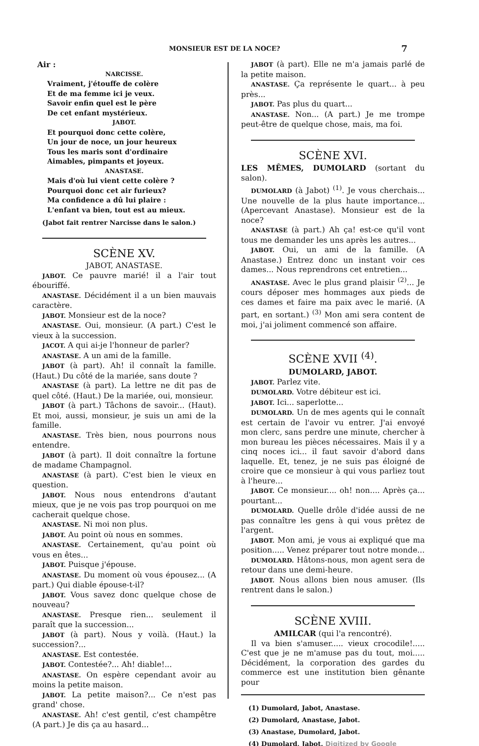MONSIEUR EST DE LA NOCE? 7
Air :
NARCISSE.
Vraiment, j'étouffe de colère
Et de ma femme ici je veux.
Savoir enfin quel est le père
De cet enfant mystérieux.
JABOT.
Et pourquoi donc cette colère,
Un jour de noce, un jour heureux
Tous les maris sont d'ordinaire
Aimables, pimpants et joyeux.
ANASTASE.
Mais d'où lui vient cette colère ?
Pourquoi donc cet air furieux?
Ma confidence a dû lui plaire :
L'enfant va bien, tout est au mieux.
(Jabot fait rentrer Narcisse dans le salon.)
SCÈNE XV.
JABOT, ANASTASE.
JABOT. Ce pauvre marié! il a l'air tout ébouriffé.
ANASTASE. Décidément il a un bien mauvais caractère.
JABOT. Monsieur est de la noce?
ANASTASE. Oui, monsieur. (A part.) C'est le vieux à la succession.
JACOT. A qui ai-je l'honneur de parler?
ANASTASE. A un ami de la famille.
JABOT (à part). Ah! il connaît la famille. (Haut.) Du côté de la mariée, sans doute ?
ANASTASE (à part). La lettre ne dit pas de quel côté. (Haut.) De la mariée, oui, monsieur.
JABOT (à part.) Tâchons de savoir... (Haut). Et moi, aussi, monsieur, je suis un ami de la famille.
ANASTASE. Très bien, nous pourrons nous entendre.
JABOT (à part). Il doit connaître la fortune de madame Champagnol.
ANASTASE (à part). C'est bien le vieux en question.
JABOT. Nous nous entendrons d'autant mieux, que je ne vois pas trop pourquoi on me cacherait quelque chose.
ANASTASE. Ni moi non plus.
JABOT. Au point où nous en sommes.
ANASTASE. Certainement, qu'au point où vous en êtes...
JABOT. Puisque j'épouse.
ANASTASE. Du moment où vous épousez... (A part.) Qui diable épouse-t-il?
JABOT. Vous savez donc quelque chose de nouveau?
ANASTASE. Presque rien... seulement il paraît que la succession...
JABOT (à part). Nous y voilà. (Haut.) la succession?...
ANASTASE. Est contestée.
JABOT. Contestée?... Ah! diable!...
ANASTASE. On espère cependant avoir au moins la petite maison.
JABOT. La petite maison?... Ce n'est pas grand' chose.
ANASTASE. Ah! c'est gentil, c'est champêtre (A part.) Je dis ça au hasard...
JABOT (à part). Elle ne m'a jamais parlé de la petite maison.
ANASTASE. Ça représente le quart... à peu près...
JABOT. Pas plus du quart...
ANASTASE. Non... (A part.) Je me trompe peut-être de quelque chose, mais, ma foi.
SCÈNE XVI.
LES MÊMES, DUMOLARD (sortant du salon).
DUMOLARD (à Jabot) <sup>(1)</sup>. Je vous cherchais... Une nouvelle de la plus haute importance... (Apercevant Anastase). Monsieur est de la noce?
ANASTASE (à part.) Ah ça! est-ce qu'il vont tous me demander les uns après les autres...
JABOT. Oui, un ami de la famille. (A Anastase.) Entrez donc un instant voir ces dames... Nous reprendrons cet entretien...
ANASTASE. Avec le plus grand plaisir <sup>(2)</sup>... Je cours déposer mes hommages aux pieds de ces dames et faire ma paix avec le marié. (A part, en sortant.) <sup>(3)</sup> Mon ami sera content de moi, j'ai joliment commencé son affaire.
SCÈNE XVII <sup>(4)</sup>.
DUMOLARD, JABOT.
JABOT. Parlez vite.
DUMOLARD. Votre débiteur est ici.
JABOT. Ici... saperlotte...
DUMOLARD. Un de mes agents qui le connaît est certain de l'avoir vu entrer. J'ai envoyé mon clerc, sans perdre une minute, chercher à mon bureau les pièces nécessaires. Mais il y a cinq noces ici... il faut savoir d'abord dans laquelle. Et, tenez, je ne suis pas éloigné de croire que ce monsieur à qui vous parliez tout à l'heure...
JABOT. Ce monsieur.... oh! non.... Après ça... pourtant...
DUMOLARD. Quelle drôle d'idée aussi de ne pas connaître les gens à qui vous prêtez de l'argent.
JABOT. Mon ami, je vous ai expliqué que ma position..... Venez préparer tout notre monde...
DUMOLARD. Hâtons-nous, mon agent sera de retour dans une demi-heure.
JABOT. Nous allons bien nous amuser. (Ils rentrent dans le salon.)
SCÈNE XVIII.
AMILCAR (qui l'a rencontré).
Il va bien s'amuser..... vieux crocodile!..... C'est que je ne m'amuse pas du tout, moi..... Décidément, la corporation des gardes du commerce est une institution bien gênante pour
(1) Dumolard, Jabot, Anastase.
(2) Dumolard, Anastase, Jabot.
(3) Anastase, Dumolard, Jabot.
(4) Dumolard, Jabot. Digitized by Google